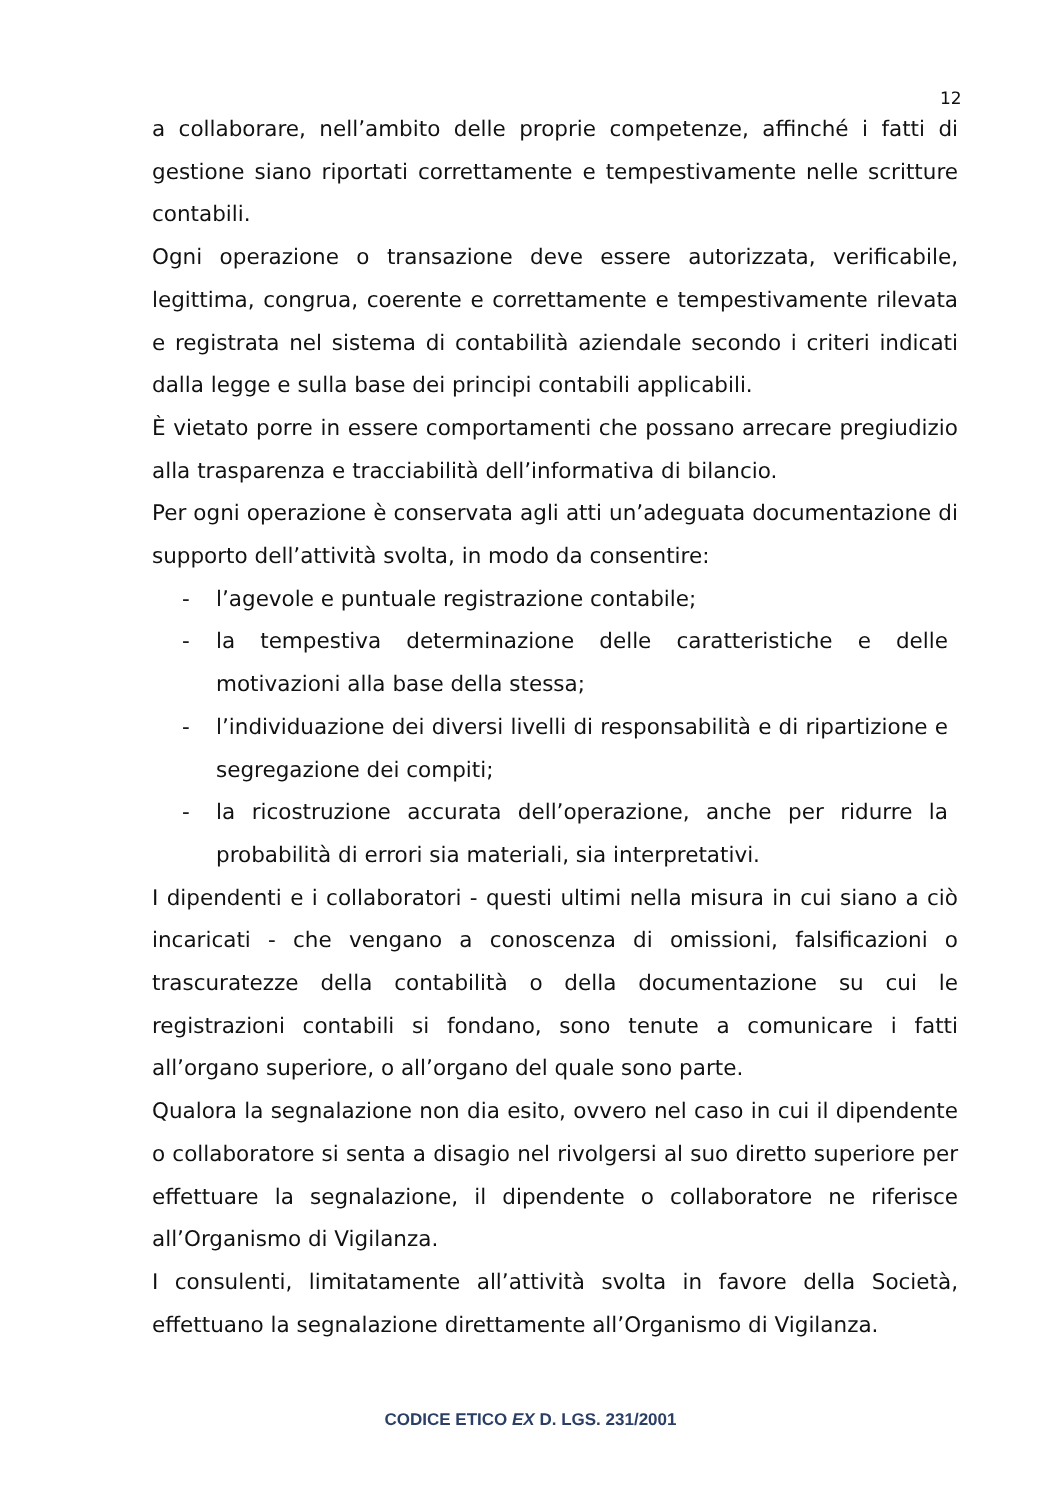12
a collaborare, nell’ambito delle proprie competenze, affinché i fatti di gestione siano riportati correttamente e tempestivamente nelle scritture contabili.
Ogni operazione o transazione deve essere autorizzata, verificabile, legittima, congrua, coerente e correttamente e tempestivamente rilevata e registrata nel sistema di contabilità aziendale secondo i criteri indicati dalla legge e sulla base dei principi contabili applicabili.
È vietato porre in essere comportamenti che possano arrecare pregiudizio alla trasparenza e tracciabilità dell’informativa di bilancio.
Per ogni operazione è conservata agli atti un’adeguata documentazione di supporto dell’attività svolta, in modo da consentire:
- l’agevole e puntuale registrazione contabile;
- la tempestiva determinazione delle caratteristiche e delle motivazioni alla base della stessa;
- l’individuazione dei diversi livelli di responsabilità e di ripartizione e segregazione dei compiti;
- la ricostruzione accurata dell’operazione, anche per ridurre la probabilità di errori sia materiali, sia interpretativi.
I dipendenti e i collaboratori - questi ultimi nella misura in cui siano a ciò incaricati - che vengano a conoscenza di omissioni, falsificazioni o trascuratezze della contabilità o della documentazione su cui le registrazioni contabili si fondano, sono tenute a comunicare i fatti all’organo superiore, o all’organo del quale sono parte.
Qualora la segnalazione non dia esito, ovvero nel caso in cui il dipendente o collaboratore si senta a disagio nel rivolgersi al suo diretto superiore per effettuare la segnalazione, il dipendente o collaboratore ne riferisce all’Organismo di Vigilanza.
I consulenti, limitatamente all’attività svolta in favore della Società, effettuano la segnalazione direttamente all’Organismo di Vigilanza.
CODICE ETICO EX D. LGS. 231/2001